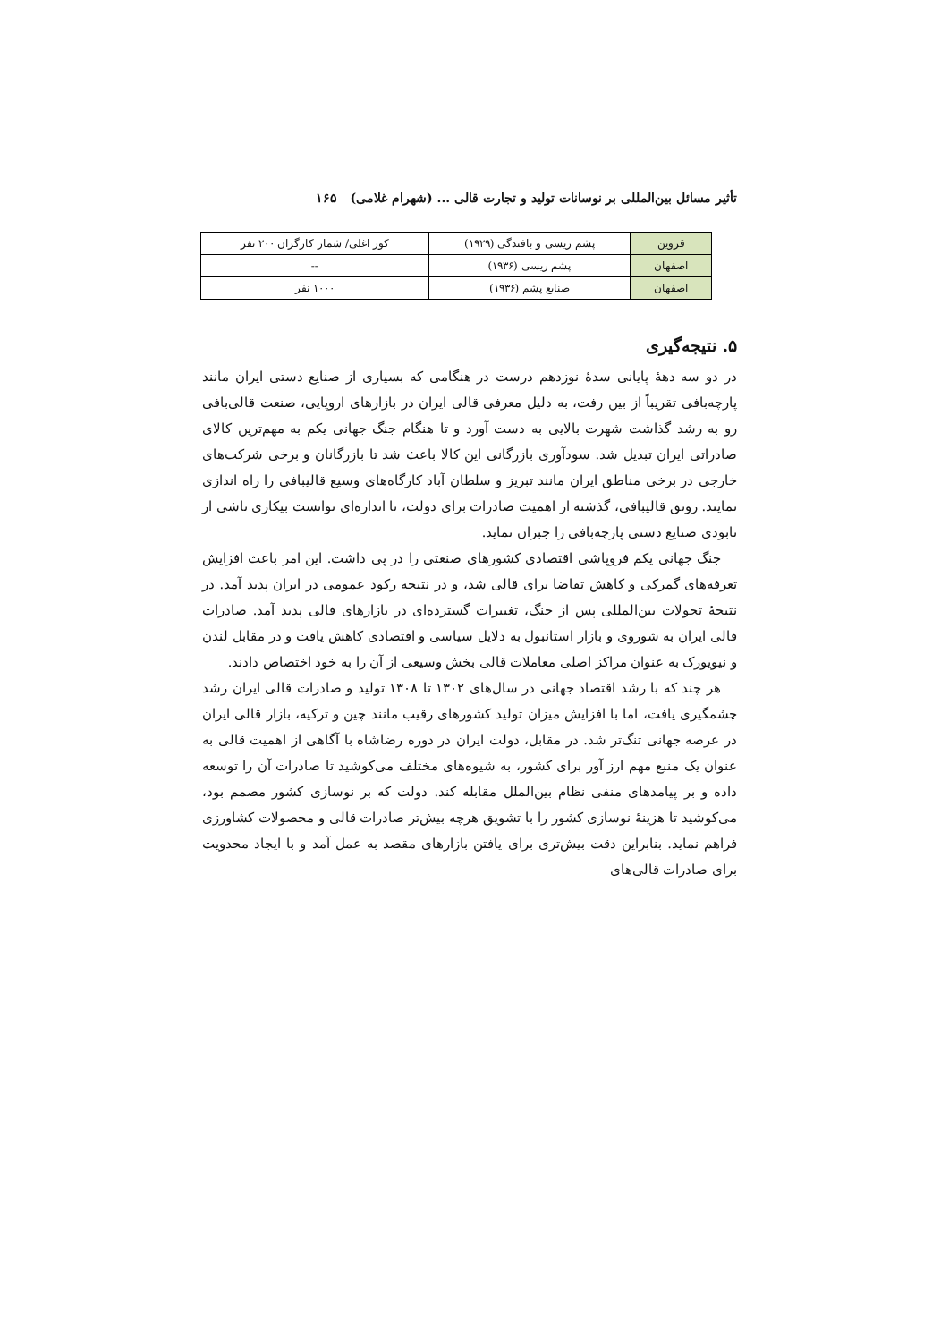تأثیر مسائل بین‌المللی بر نوسانات تولید و تجارت قالی ... (شهرام غلامی) ۱۶۵
| قزوین | پشم ریسی و بافندگی (۱۹۲۹) | کور اغلی/ شمار کارگران ۲۰۰ نفر |
| اصفهان | پشم ریسی (۱۹۳۶) | -- |
| اصفهان | صنایع پشم (۱۹۳۶) | ۱۰۰۰ نفر |
۵. نتیجه‌گیری
در دو سه دههٔ پایانی سدهٔ نوزدهم درست در هنگامی که بسیاری از صنایع دستی ایران مانند پارچه‌بافی تقریباً از بین رفت، به دلیل معرفی قالی ایران در بازارهای اروپایی، صنعت قالی‌بافی رو به رشد گذاشت شهرت بالایی به دست آورد و تا هنگام جنگ جهانی یکم به مهم‌ترین کالای صادراتی ایران تبدیل شد. سودآوری بازرگانی این کالا باعث شد تا بازرگانان و برخی شرکت‌های خارجی در برخی مناطق ایران مانند تبریز و سلطان آباد کارگاه‌های وسیع قالیبافی را راه اندازی نمایند. رونق قالیبافی، گذشته از اهمیت صادرات برای دولت، تا اندازه‌ای توانست بیکاری ناشی از نابودی صنایع دستی پارچه‌بافی را جبران نماید.
جنگ جهانی یکم فروپاشی اقتصادی کشورهای صنعتی را در پی داشت. این امر باعث افزایش تعرفه‌های گمرکی و کاهش تقاضا برای قالی شد، و در نتیجه رکود عمومی در ایران پدید آمد. در نتیجهٔ تحولات بین‌المللی پس از جنگ، تغییرات گسترده‌ای در بازارهای قالی پدید آمد. صادرات قالی ایران به شوروی و بازار استانبول به دلایل سیاسی و اقتصادی کاهش یافت و در مقابل لندن و نیویورک به عنوان مراکز اصلی معاملات قالی بخش وسیعی از آن را به خود اختصاص دادند.
هر چند که با رشد اقتصاد جهانی در سال‌های ۱۳۰۲ تا ۱۳۰۸ تولید و صادرات قالی ایران رشد چشمگیری یافت، اما با افزایش میزان تولید کشورهای رقیب مانند چین و ترکیه، بازار قالی ایران در عرصه جهانی تنگ‌تر شد. در مقابل، دولت ایران در دوره رضاشاه با آگاهی از اهمیت قالی به عنوان یک منبع مهم ارز آور برای کشور، به شیوه‌های مختلف می‌کوشید تا صادرات آن را توسعه داده و بر پیامدهای منفی نظام بین‌الملل مقابله کند. دولت که بر نوسازی کشور مصمم بود، می‌کوشید تا هزینهٔ نوسازی کشور را با تشویق هرچه بیش‌تر صادرات قالی و محصولات کشاورزی فراهم نماید. بنابراین دقت بیش‌تری برای یافتن بازارهای مقصد به عمل آمد و با ایجاد محدویت برای صادرات قالی‌های